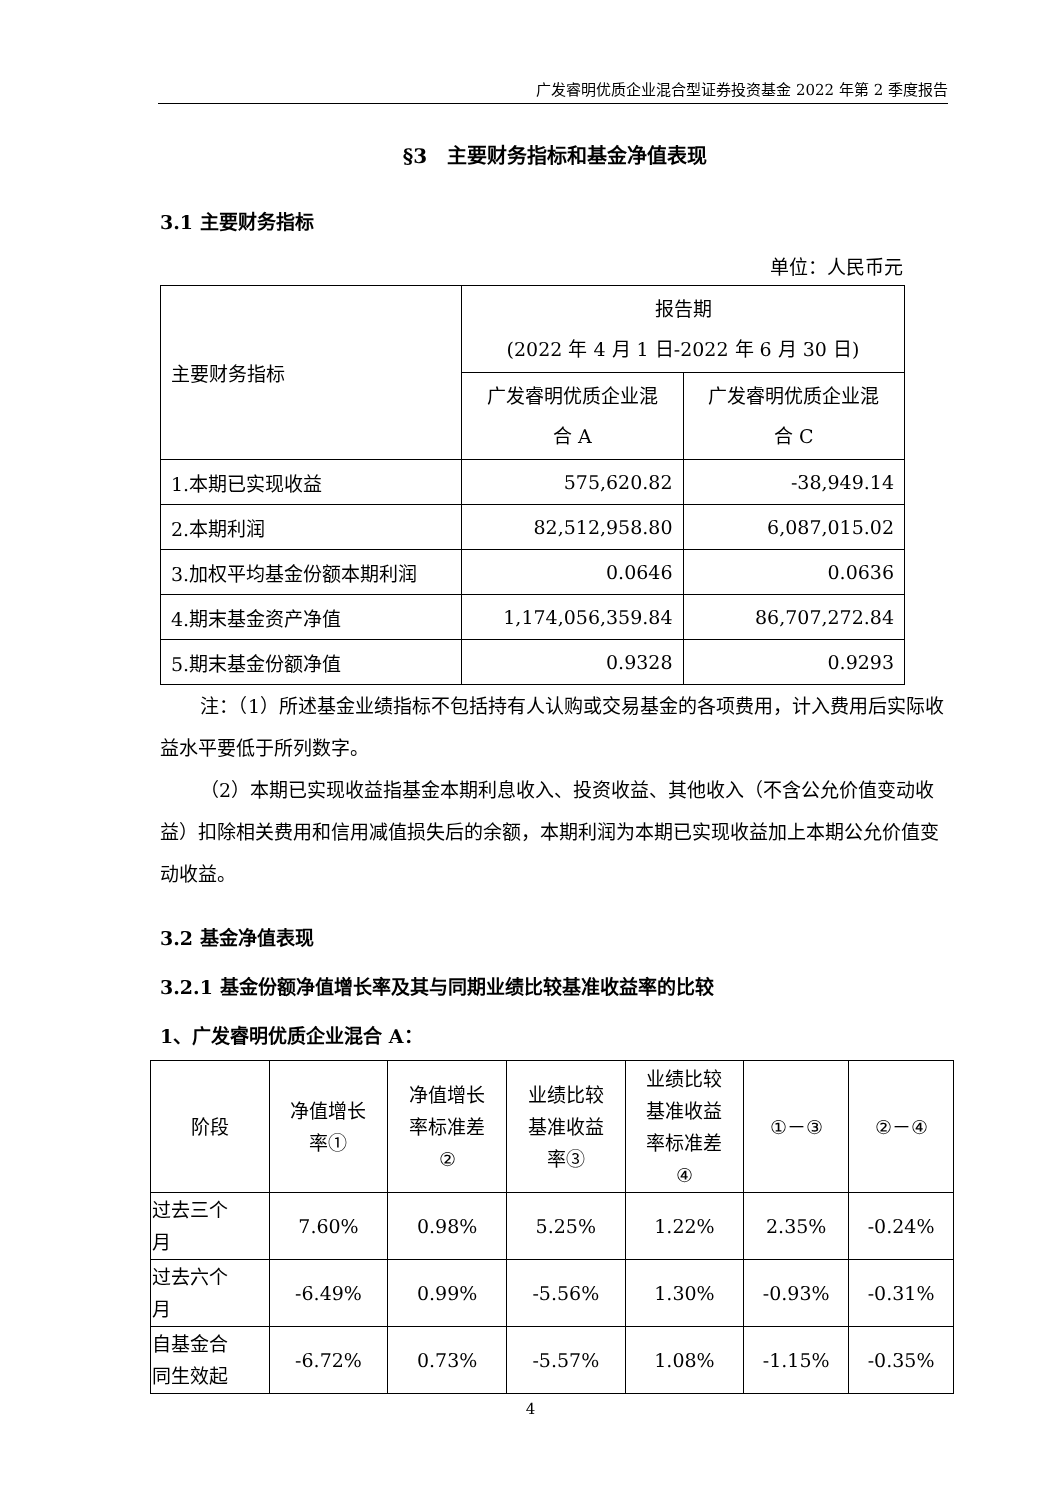广发睿明优质企业混合型证券投资基金 2022 年第 2 季度报告
§3　主要财务指标和基金净值表现
3.1 主要财务指标
单位：人民币元
| 主要财务指标 | 报告期 (2022 年 4 月 1 日-2022 年 6 月 30 日) | |
| | 广发睿明优质企业混 合 A | 广发睿明优质企业混 合 C |
| 1.本期已实现收益 | 575,620.82 | -38,949.14 |
| 2.本期利润 | 82,512,958.80 | 6,087,015.02 |
| 3.加权平均基金份额本期利润 | 0.0646 | 0.0636 |
| 4.期末基金资产净值 | 1,174,056,359.84 | 86,707,272.84 |
| 5.期末基金份额净值 | 0.9328 | 0.9293 |
注：（1）所述基金业绩指标不包括持有人认购或交易基金的各项费用，计入费用后实际收益水平要低于所列数字。
（2）本期已实现收益指基金本期利息收入、投资收益、其他收入（不含公允价值变动收益）扣除相关费用和信用减值损失后的余额，本期利润为本期已实现收益加上本期公允价值变动收益。
3.2 基金净值表现
3.2.1 基金份额净值增长率及其与同期业绩比较基准收益率的比较
1、广发睿明优质企业混合 A：
| 阶段 | 净值增长 率① | 净值增长 率标准差 ② | 业绩比较 基准收益 率③ | 业绩比较 基准收益 率标准差 ④ | ①－③ | ②－④ |
| 过去三个 月 | 7.60% | 0.98% | 5.25% | 1.22% | 2.35% | -0.24% |
| 过去六个 月 | -6.49% | 0.99% | -5.56% | 1.30% | -0.93% | -0.31% |
| 自基金合 同生效起 | -6.72% | 0.73% | -5.57% | 1.08% | -1.15% | -0.35% |
4